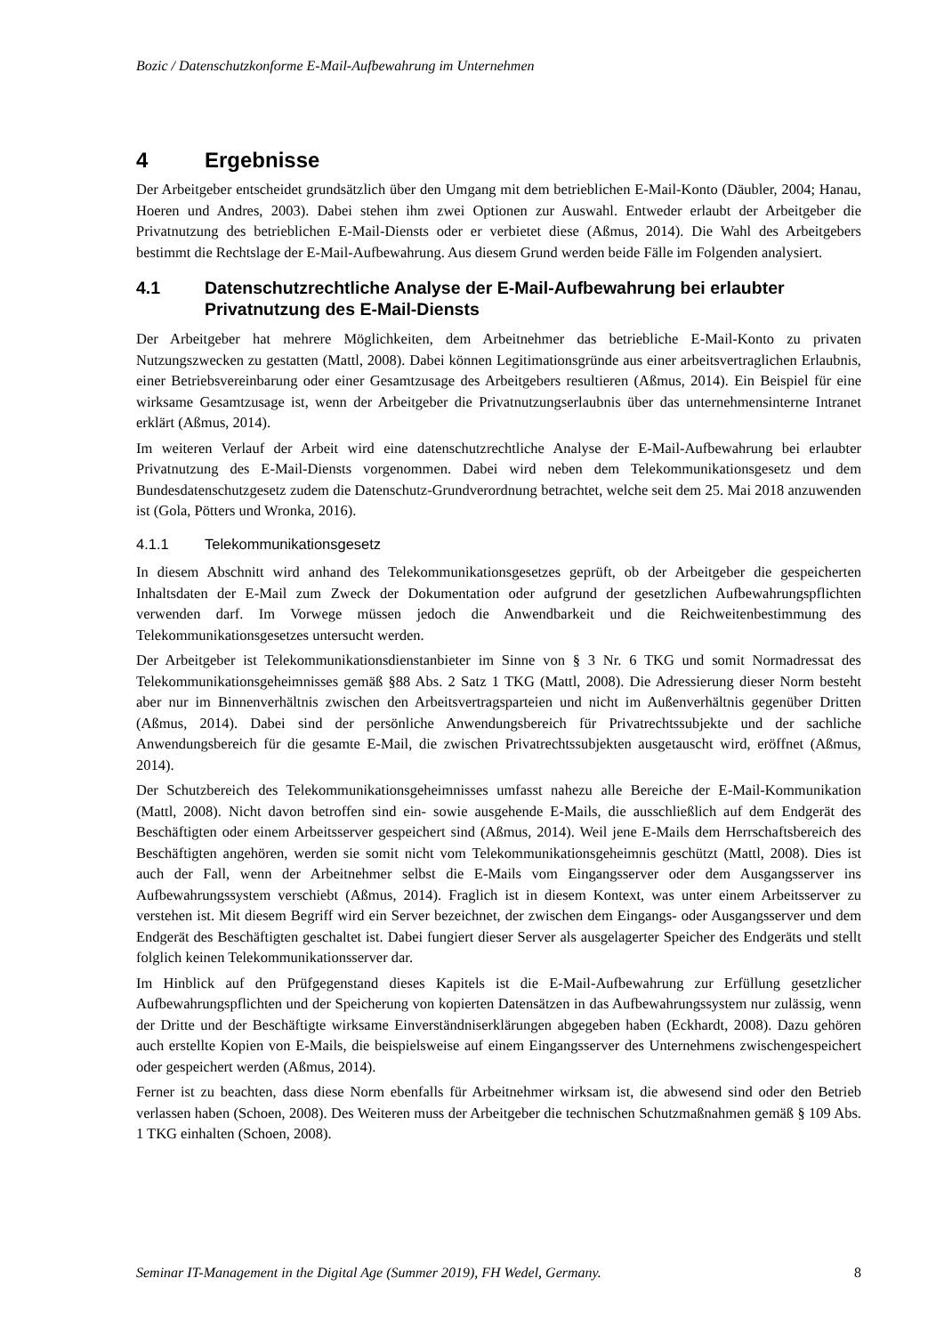Bozic / Datenschutzkonforme E-Mail-Aufbewahrung im Unternehmen
4 Ergebnisse
Der Arbeitgeber entscheidet grundsätzlich über den Umgang mit dem betrieblichen E-Mail-Konto (Däubler, 2004; Hanau, Hoeren und Andres, 2003). Dabei stehen ihm zwei Optionen zur Auswahl. Entweder erlaubt der Arbeitgeber die Privatnutzung des betrieblichen E-Mail-Diensts oder er verbietet diese (Aßmus, 2014). Die Wahl des Arbeitgebers bestimmt die Rechtslage der E-Mail-Aufbewahrung. Aus diesem Grund werden beide Fälle im Folgenden analysiert.
4.1 Datenschutzrechtliche Analyse der E-Mail-Aufbewahrung bei erlaubter Privatnutzung des E-Mail-Diensts
Der Arbeitgeber hat mehrere Möglichkeiten, dem Arbeitnehmer das betriebliche E-Mail-Konto zu privaten Nutzungszwecken zu gestatten (Mattl, 2008). Dabei können Legitimationsgründe aus einer arbeitsvertraglichen Erlaubnis, einer Betriebsvereinbarung oder einer Gesamtzusage des Arbeitgebers resultieren (Aßmus, 2014). Ein Beispiel für eine wirksame Gesamtzusage ist, wenn der Arbeitgeber die Privatnutzungserlaubnis über das unternehmensinterne Intranet erklärt (Aßmus, 2014).
Im weiteren Verlauf der Arbeit wird eine datenschutzrechtliche Analyse der E-Mail-Aufbewahrung bei erlaubter Privatnutzung des E-Mail-Diensts vorgenommen. Dabei wird neben dem Telekommunikationsgesetz und dem Bundesdatenschutzgesetz zudem die Datenschutz-Grundverordnung betrachtet, welche seit dem 25. Mai 2018 anzuwenden ist (Gola, Pötters und Wronka, 2016).
4.1.1 Telekommunikationsgesetz
In diesem Abschnitt wird anhand des Telekommunikationsgesetzes geprüft, ob der Arbeitgeber die gespeicherten Inhaltsdaten der E-Mail zum Zweck der Dokumentation oder aufgrund der gesetzlichen Aufbewahrungspflichten verwenden darf. Im Vorwege müssen jedoch die Anwendbarkeit und die Reichweitenbestimmung des Telekommunikationsgesetzes untersucht werden.
Der Arbeitgeber ist Telekommunikationsdienstanbieter im Sinne von § 3 Nr. 6 TKG und somit Normadressat des Telekommunikationsgeheimnisses gemäß §88 Abs. 2 Satz 1 TKG (Mattl, 2008). Die Adressierung dieser Norm besteht aber nur im Binnenverhältnis zwischen den Arbeitsvertragsparteien und nicht im Außenverhältnis gegenüber Dritten (Aßmus, 2014). Dabei sind der persönliche Anwendungsbereich für Privatrechtssubjekte und der sachliche Anwendungsbereich für die gesamte E-Mail, die zwischen Privatrechtssubjekten ausgetauscht wird, eröffnet (Aßmus, 2014).
Der Schutzbereich des Telekommunikationsgeheimnisses umfasst nahezu alle Bereiche der E-Mail-Kommunikation (Mattl, 2008). Nicht davon betroffen sind ein- sowie ausgehende E-Mails, die ausschließlich auf dem Endgerät des Beschäftigten oder einem Arbeitsserver gespeichert sind (Aßmus, 2014). Weil jene E-Mails dem Herrschaftsbereich des Beschäftigten angehören, werden sie somit nicht vom Telekommunikationsgeheimnis geschützt (Mattl, 2008). Dies ist auch der Fall, wenn der Arbeitnehmer selbst die E-Mails vom Eingangsserver oder dem Ausgangsserver ins Aufbewahrungssystem verschiebt (Aßmus, 2014). Fraglich ist in diesem Kontext, was unter einem Arbeitsserver zu verstehen ist. Mit diesem Begriff wird ein Server bezeichnet, der zwischen dem Eingangs- oder Ausgangsserver und dem Endgerät des Beschäftigten geschaltet ist. Dabei fungiert dieser Server als ausgelagerter Speicher des Endgeräts und stellt folglich keinen Telekommunikationsserver dar.
Im Hinblick auf den Prüfgegenstand dieses Kapitels ist die E-Mail-Aufbewahrung zur Erfüllung gesetzlicher Aufbewahrungspflichten und der Speicherung von kopierten Datensätzen in das Aufbewahrungssystem nur zulässig, wenn der Dritte und der Beschäftigte wirksame Einverständniserklärungen abgegeben haben (Eckhardt, 2008). Dazu gehören auch erstellte Kopien von E-Mails, die beispielsweise auf einem Eingangsserver des Unternehmens zwischengespeichert oder gespeichert werden (Aßmus, 2014).
Ferner ist zu beachten, dass diese Norm ebenfalls für Arbeitnehmer wirksam ist, die abwesend sind oder den Betrieb verlassen haben (Schoen, 2008). Des Weiteren muss der Arbeitgeber die technischen Schutzmaßnahmen gemäß § 109 Abs. 1 TKG einhalten (Schoen, 2008).
Seminar IT-Management in the Digital Age (Summer 2019), FH Wedel, Germany. 8